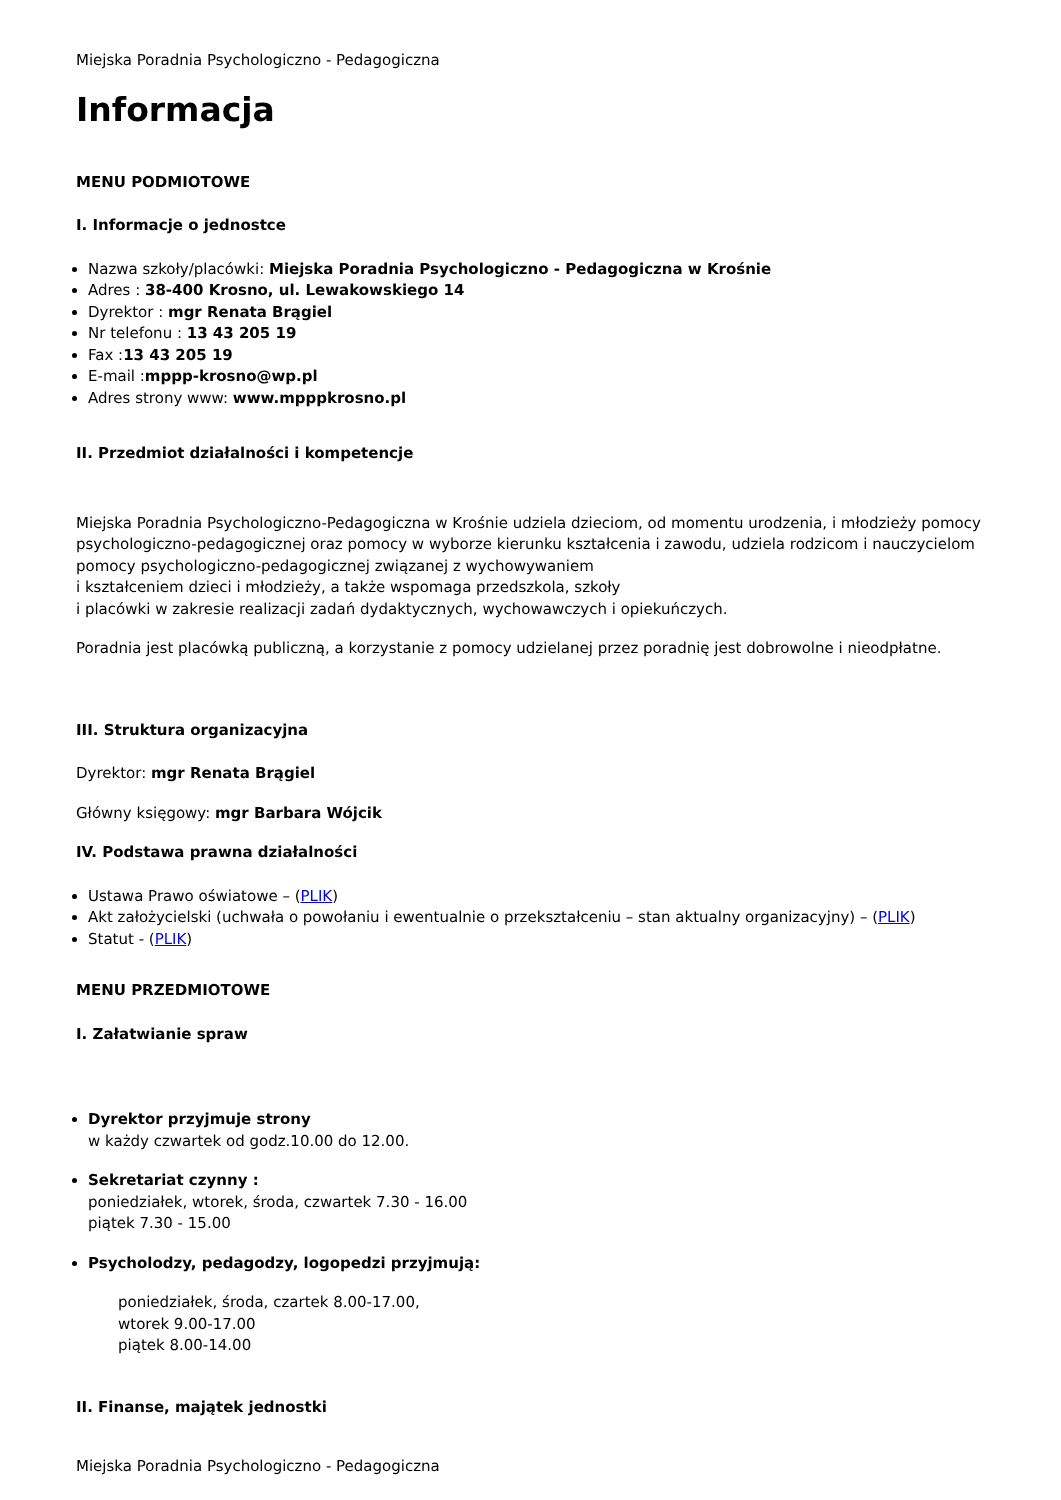Miejska Poradnia Psychologiczno - Pedagogiczna
Informacja
MENU PODMIOTOWE
I. Informacje o jednostce
Nazwa szkoły/placówki: Miejska Poradnia Psychologiczno - Pedagogiczna w Krośnie
Adres : 38-400 Krosno, ul. Lewakowskiego 14
Dyrektor : mgr Renata Brągiel
Nr telefonu : 13 43 205 19
Fax :13 43 205 19
E-mail :mppp-krosno@wp.pl
Adres strony www: www.mpppkrosno.pl
II. Przedmiot działalności i kompetencje
Miejska Poradnia Psychologiczno-Pedagogiczna w Krośnie udziela dzieciom, od momentu urodzenia, i młodzieży pomocy psychologiczno-pedagogicznej oraz pomocy w wyborze kierunku kształcenia i zawodu, udziela rodzicom i nauczycielom pomocy psychologiczno-pedagogicznej związanej z wychowywaniem
i kształceniem dzieci i młodzieży, a także wspomaga przedszkola, szkoły
i placówki w zakresie realizacji zadań dydaktycznych, wychowawczych i opiekuńczych.
Poradnia jest placówką publiczną, a korzystanie z pomocy udzielanej przez poradnię jest dobrowolne i nieodpłatne.
III. Struktura organizacyjna
Dyrektor: mgr Renata Brągiel
Główny księgowy: mgr Barbara Wójcik
IV. Podstawa prawna działalności
Ustawa Prawo oświatowe – (PLIK)
Akt założycielski (uchwała o powołaniu i ewentualnie o przekształceniu – stan aktualny organizacyjny) – (PLIK)
Statut - (PLIK)
MENU PRZEDMIOTOWE
I. Załatwianie spraw
Dyrektor przyjmuje strony
w każdy czwartek od godz.10.00 do 12.00.
Sekretariat czynny :
poniedziałek, wtorek, środa, czwartek 7.30 - 16.00
piątek 7.30 - 15.00
Psycholodzy, pedagodzy, logopedzi przyjmują:
poniedziałek, środa, czartek 8.00-17.00,
wtorek 9.00-17.00
piątek 8.00-14.00
II. Finanse, majątek jednostki
Miejska Poradnia Psychologiczno - Pedagogiczna